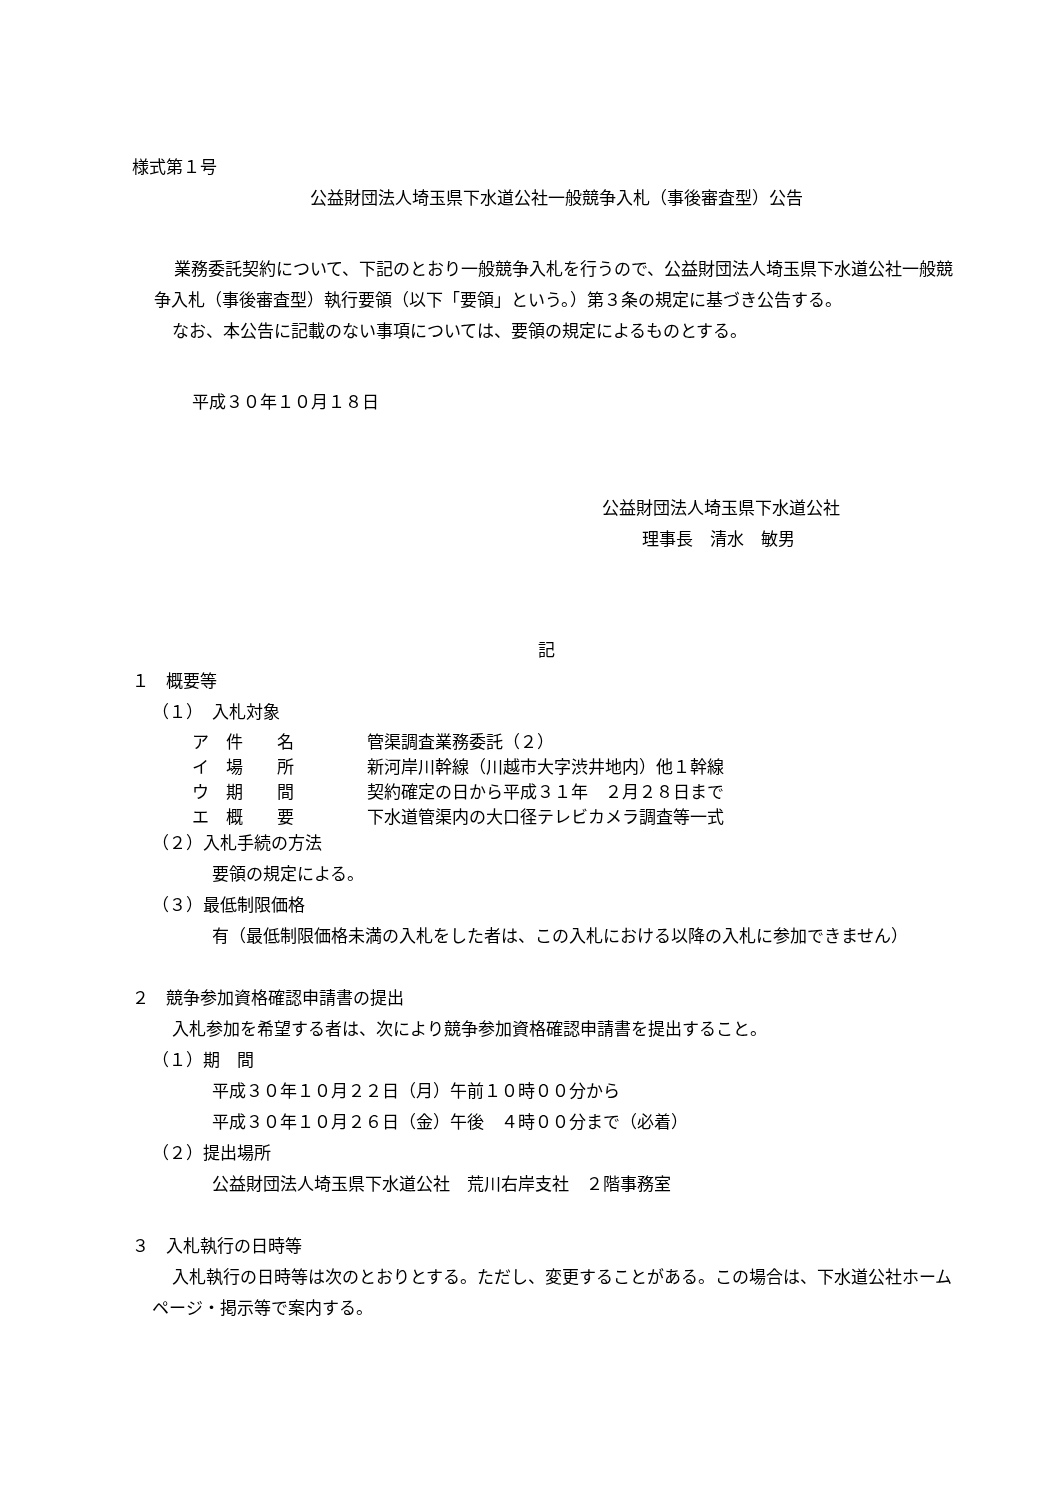様式第１号
公益財団法人埼玉県下水道公社一般競争入札（事後審査型）公告
業務委託契約について、下記のとおり一般競争入札を行うので、公益財団法人埼玉県下水道公社一般競争入札（事後審査型）執行要領（以下「要領」という。）第３条の規定に基づき公告する。
なお、本公告に記載のない事項については、要領の規定によるものとする。
平成３０年１０月１８日
公益財団法人埼玉県下水道公社
理事長　清水　敏男
記
１　概要等
（１）　入札対象
ア　件　　名 管渠調査業務委託（２）
イ　場　　所 新河岸川幹線（川越市大字渋井地内）他１幹線
ウ　期　　間 契約確定の日から平成３１年　２月２８日まで
エ　概　　要 下水道管渠内の大口径テレビカメラ調査等一式
（２）入札手続の方法
要領の規定による。
（３）最低制限価格
有（最低制限価格未満の入札をした者は、この入札における以降の入札に参加できません）
２　競争参加資格確認申請書の提出
入札参加を希望する者は、次により競争参加資格確認申請書を提出すること。
（１）期　間
平成３０年１０月２２日（月）午前１０時００分から
平成３０年１０月２６日（金）午後　４時００分まで（必着）
（２）提出場所
公益財団法人埼玉県下水道公社　荒川右岸支社　２階事務室
３　入札執行の日時等
入札執行の日時等は次のとおりとする。ただし、変更することがある。この場合は、下水道公社ホームページ・掲示等で案内する。